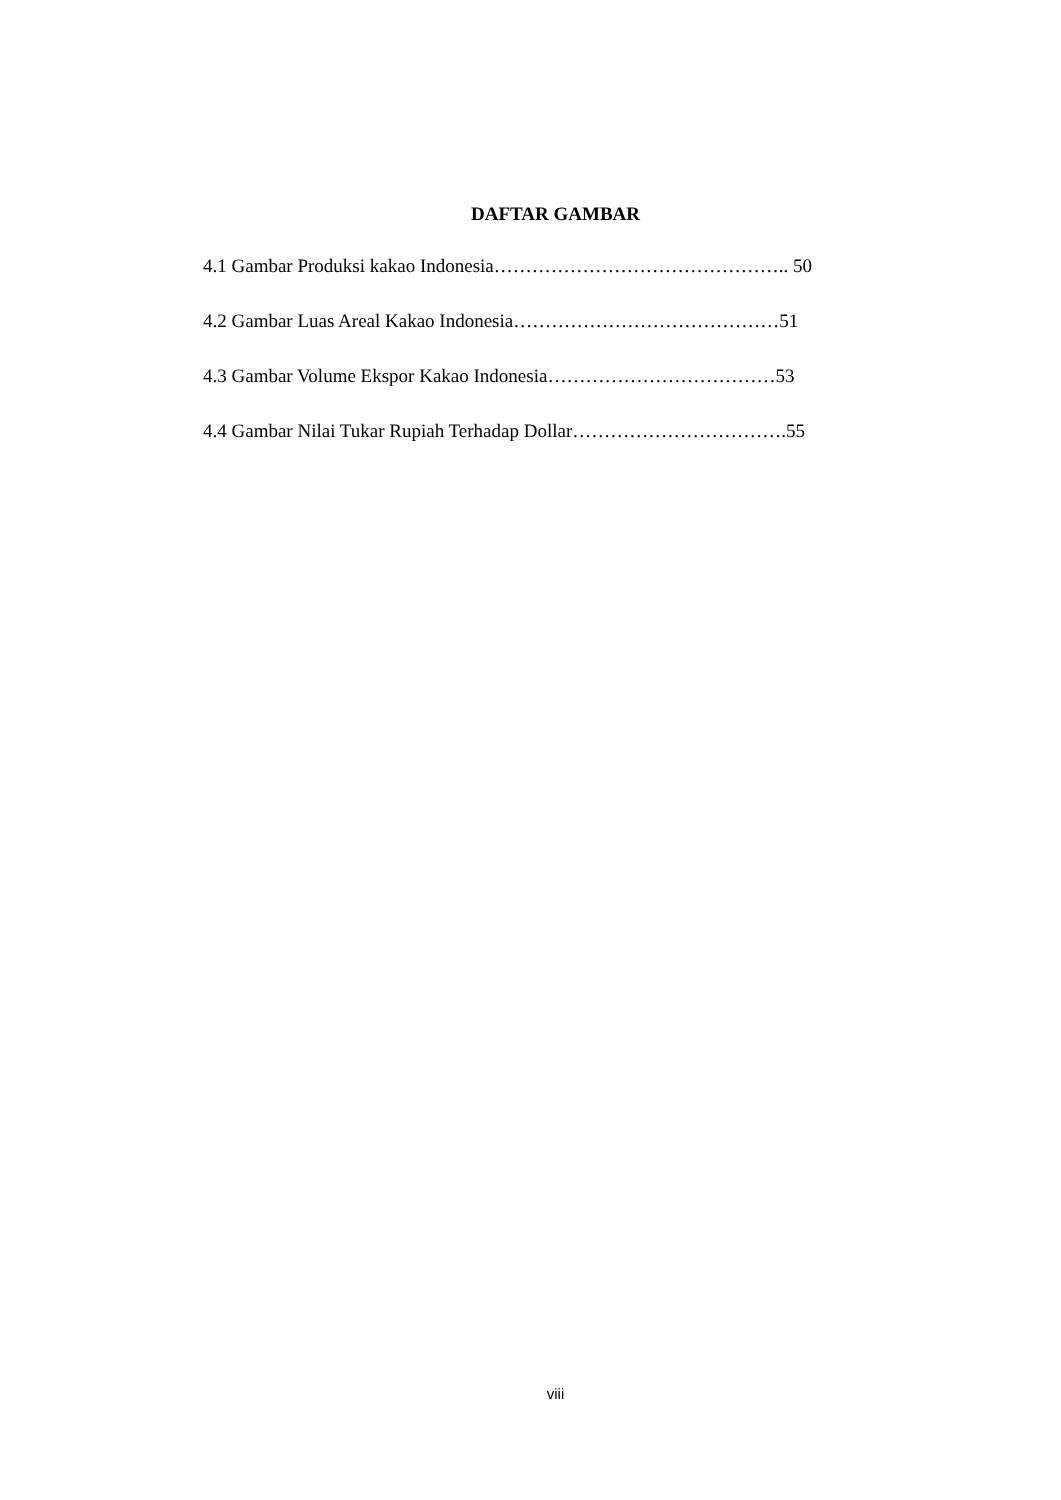DAFTAR GAMBAR
4.1 Gambar Produksi kakao Indonesia……………………………………….. 50
4.2 Gambar Luas Areal Kakao Indonesia……………………………………51
4.3 Gambar Volume Ekspor Kakao Indonesia………………………………53
4.4 Gambar Nilai Tukar Rupiah Terhadap Dollar…………………………….55
viii